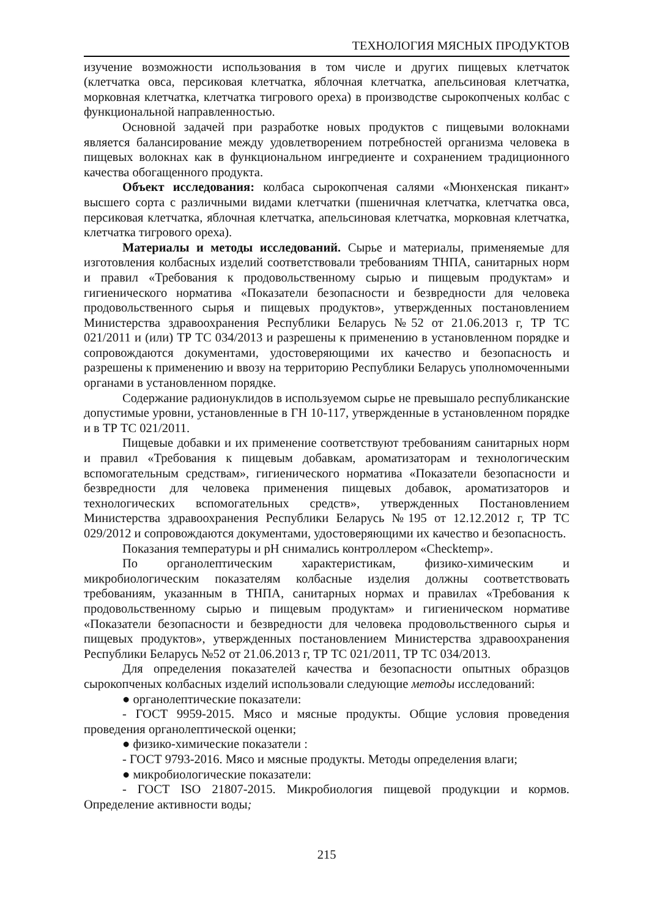ТЕХНОЛОГИЯ МЯСНЫХ ПРОДУКТОВ
изучение возможности использования в том числе и других пищевых клетчаток (клетчатка овса, персиковая клетчатка, яблочная клетчатка, апельсиновая клетчатка, морковная клетчатка, клетчатка тигрового ореха) в производстве сырокопченых колбас с функциональной направленностью.
Основной задачей при разработке новых продуктов с пищевыми волокнами является балансирование между удовлетворением потребностей организма человека в пищевых волокнах как в функциональном ингредиенте и сохранением традиционного качества обогащенного продукта.
Объект исследования: колбаса сырокопченая салями «Мюнхенская пикант» высшего сорта с различными видами клетчатки (пшеничная клетчатка, клетчатка овса, персиковая клетчатка, яблочная клетчатка, апельсиновая клетчатка, морковная клетчатка, клетчатка тигрового ореха).
Материалы и методы исследований. Сырье и материалы, применяемые для изготовления колбасных изделий соответствовали требованиям ТНПА, санитарных норм и правил «Требования к продовольственному сырью и пищевым продуктам» и гигиенического норматива «Показатели безопасности и безвредности для человека продовольственного сырья и пищевых продуктов», утвержденных постановлением Министерства здравоохранения Республики Беларусь №52 от 21.06.2013 г, ТР ТС 021/2011 и (или) ТР ТС 034/2013 и разрешены к применению в установленном порядке и сопровождаются документами, удостоверяющими их качество и безопасность и разрешены к применению и ввозу на территорию Республики Беларусь уполномоченными органами в установленном порядке.
Содержание радионуклидов в используемом сырье не превышало республиканские допустимые уровни, установленные в ГН 10-117, утвержденные в установленном порядке и в ТР ТС 021/2011.
Пищевые добавки и их применение соответствуют требованиям санитарных норм и правил «Требования к пищевым добавкам, ароматизаторам и технологическим вспомогательным средствам», гигиенического норматива «Показатели безопасности и безвредности для человека применения пищевых добавок, ароматизаторов и технологических вспомогательных средств», утвержденных Постановлением Министерства здравоохранения Республики Беларусь №195 от 12.12.2012 г, ТР ТС 029/2012 и сопровождаются документами, удостоверяющими их качество и безопасность.
Показания температуры и pH снимались контроллером «Checktemp».
По органолептическим характеристикам, физико-химическим и микробиологическим показателям колбасные изделия должны соответствовать требованиям, указанным в ТНПА, санитарных нормах и правилах «Требования к продовольственному сырью и пищевым продуктам» и гигиеническом нормативе «Показатели безопасности и безвредности для человека продовольственного сырья и пищевых продуктов», утвержденных постановлением Министерства здравоохранения Республики Беларусь №52 от 21.06.2013 г, ТР ТС 021/2011, ТР ТС 034/2013.
Для определения показателей качества и безопасности опытных образцов сырокопченых колбасных изделий использовали следующие методы исследований:
● органолептические показатели:
- ГОСТ 9959-2015. Мясо и мясные продукты. Общие условия проведения проведения органолептической оценки;
● физико-химические показатели :
- ГОСТ 9793-2016. Мясо и мясные продукты. Методы определения влаги;
● микробиологические показатели:
- ГОСТ ISO 21807-2015. Микробиология пищевой продукции и кормов. Определение активности воды;
215